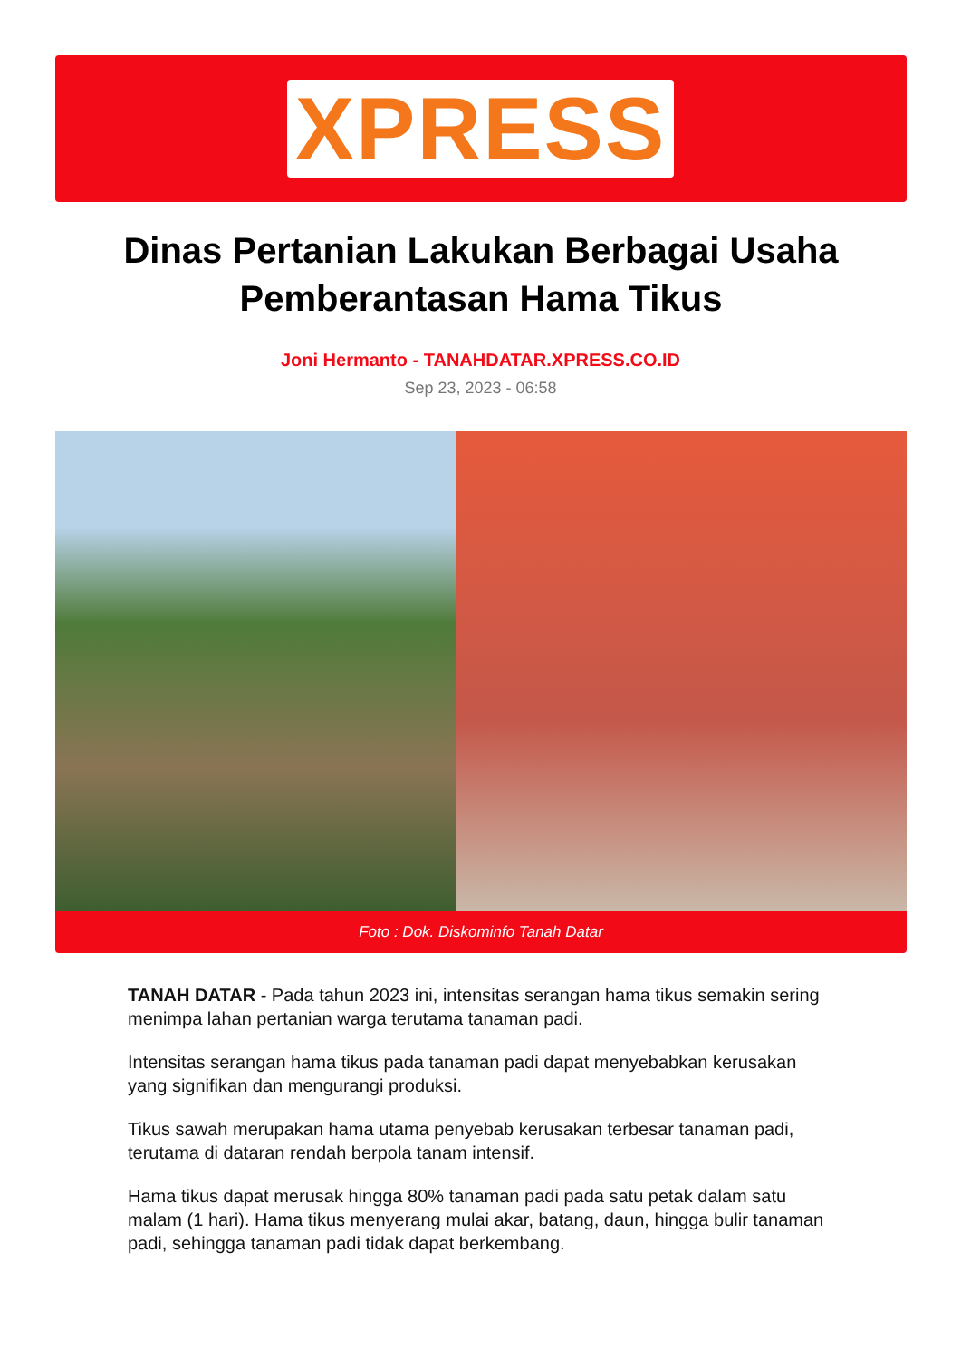XPRESS
Dinas Pertanian Lakukan Berbagai Usaha Pemberantasan Hama Tikus
Joni Hermanto - TANAHDATAR.XPRESS.CO.ID
Sep 23, 2023 - 06:58
Foto : Dok. Diskominfo Tanah Datar
TANAH DATAR - Pada tahun 2023 ini, intensitas serangan hama tikus semakin sering menimpa lahan pertanian warga terutama tanaman padi.
Intensitas serangan hama tikus pada tanaman padi dapat menyebabkan kerusakan yang signifikan dan mengurangi produksi.
Tikus sawah merupakan hama utama penyebab kerusakan terbesar tanaman padi, terutama di dataran rendah berpola tanam intensif.
Hama tikus dapat merusak hingga 80% tanaman padi pada satu petak dalam satu malam (1 hari). Hama tikus menyerang mulai akar, batang, daun, hingga bulir tanaman padi, sehingga tanaman padi tidak dapat berkembang.